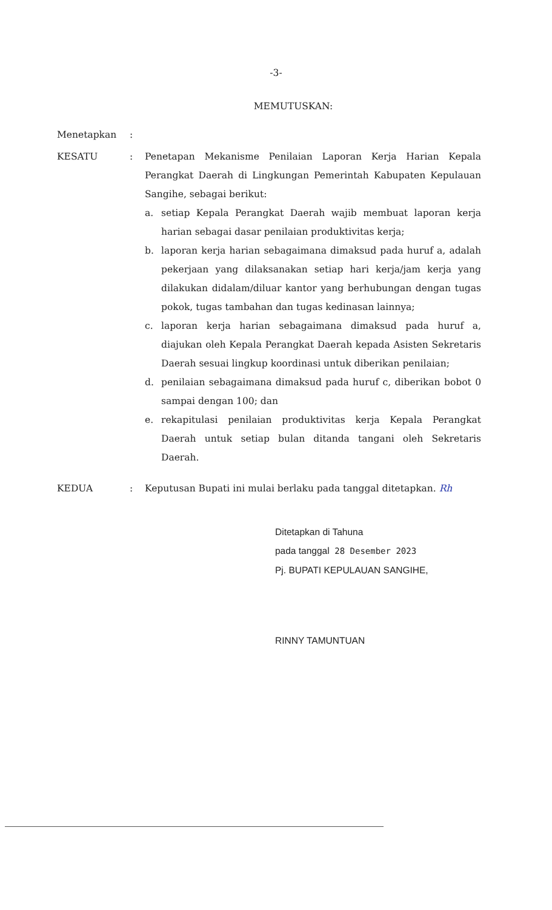-3-
MEMUTUSKAN:
Menetapkan :
KESATU : Penetapan Mekanisme Penilaian Laporan Kerja Harian Kepala Perangkat Daerah di Lingkungan Pemerintah Kabupaten Kepulauan Sangihe, sebagai berikut:
a. setiap Kepala Perangkat Daerah wajib membuat laporan kerja harian sebagai dasar penilaian produktivitas kerja;
b. laporan kerja harian sebagaimana dimaksud pada huruf a, adalah pekerjaan yang dilaksanakan setiap hari kerja/jam kerja yang dilakukan didalam/diluar kantor yang berhubungan dengan tugas pokok, tugas tambahan dan tugas kedinasan lainnya;
c. laporan kerja harian sebagaimana dimaksud pada huruf a, diajukan oleh Kepala Perangkat Daerah kepada Asisten Sekretaris Daerah sesuai lingkup koordinasi untuk diberikan penilaian;
d. penilaian sebagaimana dimaksud pada huruf c, diberikan bobot 0 sampai dengan 100; dan
e. rekapitulasi penilaian produktivitas kerja Kepala Perangkat Daerah untuk setiap bulan ditanda tangani oleh Sekretaris Daerah.
KEDUA : Keputusan Bupati ini mulai berlaku pada tanggal ditetapkan. Rh
Ditetapkan di Tahuna
pada tanggal 28 Desember 2023
Pj. BUPATI KEPULAUAN SANGIHE,
RINNY TAMUNTUAN